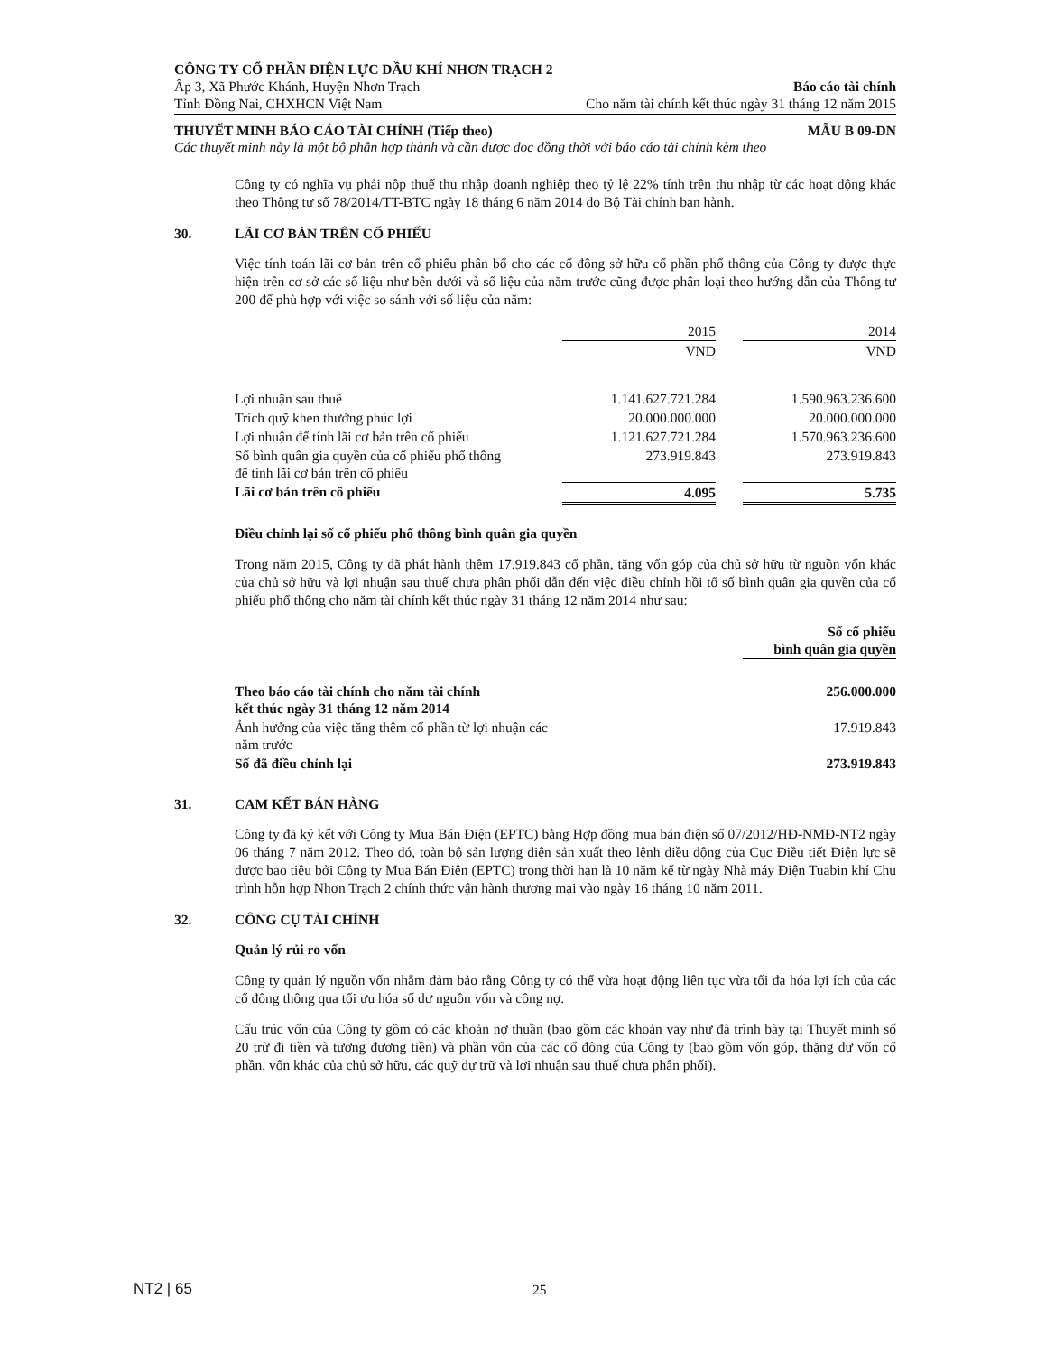CÔNG TY CỔ PHẦN ĐIỆN LỰC DẦU KHÍ NHƠN TRẠCH 2
Ấp 3, Xã Phước Khánh, Huyện Nhơn Trạch Báo cáo tài chính
Tỉnh Đồng Nai, CHXHCN Việt Nam Cho năm tài chính kết thúc ngày 31 tháng 12 năm 2015
THUYẾT MINH BÁO CÁO TÀI CHÍNH (Tiếp theo) MẪU B 09-DN
Các thuyết minh này là một bộ phận hợp thành và cần được đọc đồng thời với báo cáo tài chính kèm theo
Công ty có nghĩa vụ phải nộp thuế thu nhập doanh nghiệp theo tỷ lệ 22% tính trên thu nhập từ các hoạt động khác theo Thông tư số 78/2014/TT-BTC ngày 18 tháng 6 năm 2014 do Bộ Tài chính ban hành.
30. LÃI CƠ BẢN TRÊN CỔ PHIẾU
Việc tính toán lãi cơ bản trên cổ phiếu phân bổ cho các cổ đông sở hữu cổ phần phổ thông của Công ty được thực hiện trên cơ sở các số liệu như bên dưới và số liệu của năm trước cũng được phân loại theo hướng dẫn của Thông tư 200 để phù hợp với việc so sánh với số liệu của năm:
| | 2015 | | 2014 |
| | VND | | VND |
| Lợi nhuận sau thuế | 1.141.627.721.284 | | 1.590.963.236.600 |
| Trích quỹ khen thưởng phúc lợi | 20.000.000.000 | | 20.000.000.000 |
| Lợi nhuận để tính lãi cơ bản trên cổ phiếu | 1.121.627.721.284 | | 1.570.963.236.600 |
| Số bình quân gia quyền của cổ phiếu phổ thông để tính lãi cơ bản trên cổ phiếu | 273.919.843 | | 273.919.843 |
| Lãi cơ bản trên cổ phiếu | 4.095 | | 5.735 |
Điều chỉnh lại số cổ phiếu phổ thông bình quân gia quyền
Trong năm 2015, Công ty đã phát hành thêm 17.919.843 cổ phần, tăng vốn góp của chủ sở hữu từ nguồn vốn khác của chủ sở hữu và lợi nhuận sau thuế chưa phân phối dẫn đến việc điều chỉnh hồi tố số bình quân gia quyền của cổ phiếu phổ thông cho năm tài chính kết thúc ngày 31 tháng 12 năm 2014 như sau:
| | Số cổ phiếu bình quân gia quyền |
| Theo báo cáo tài chính cho năm tài chính kết thúc ngày 31 tháng 12 năm 2014 | 256.000.000 |
| Ảnh hưởng của việc tăng thêm cổ phần từ lợi nhuận các năm trước | 17.919.843 |
| Số đã điều chỉnh lại | 273.919.843 |
31. CAM KẾT BÁN HÀNG
Công ty đã ký kết với Công ty Mua Bán Điện (EPTC) bằng Hợp đồng mua bán điện số 07/2012/HĐ-NMĐ-NT2 ngày 06 tháng 7 năm 2012. Theo đó, toàn bộ sản lượng điện sản xuất theo lệnh điều động của Cục Điều tiết Điện lực sẽ được bao tiêu bởi Công ty Mua Bán Điện (EPTC) trong thời hạn là 10 năm kể từ ngày Nhà máy Điện Tuabin khí Chu trình hỗn hợp Nhơn Trạch 2 chính thức vận hành thương mại vào ngày 16 tháng 10 năm 2011.
32. CÔNG CỤ TÀI CHÍNH
Quản lý rủi ro vốn
Công ty quản lý nguồn vốn nhằm đảm bảo rằng Công ty có thể vừa hoạt động liên tục vừa tối đa hóa lợi ích của các cổ đông thông qua tối ưu hóa số dư nguồn vốn và công nợ.
Cấu trúc vốn của Công ty gồm có các khoản nợ thuần (bao gồm các khoản vay như đã trình bày tại Thuyết minh số 20 trừ đi tiền và tương đương tiền) và phần vốn của các cổ đông của Công ty (bao gồm vốn góp, thặng dư vốn cổ phần, vốn khác của chủ sở hữu, các quỹ dự trữ và lợi nhuận sau thuế chưa phân phối).
NT2 | 65 25